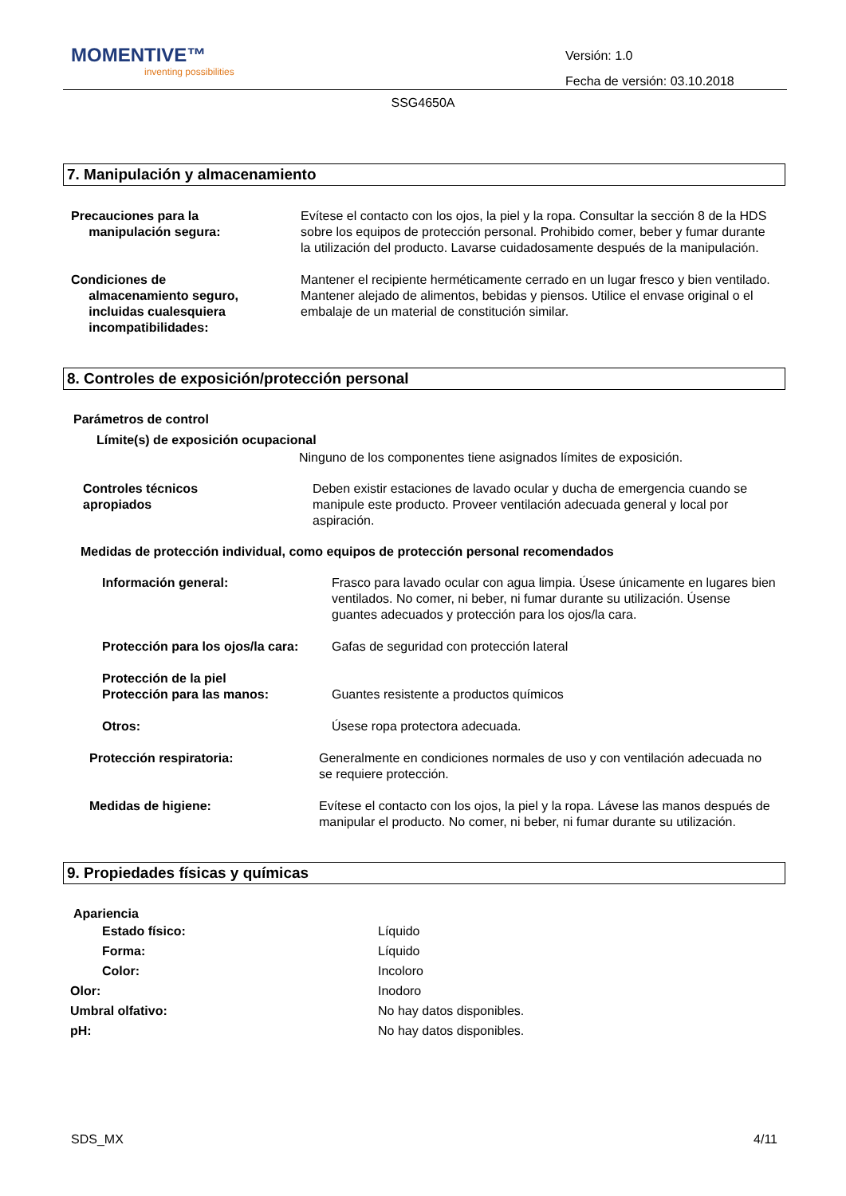MOMENTIVE™
inventing possibilities
Versión: 1.0
Fecha de versión: 03.10.2018
SSG4650A
7. Manipulación y almacenamiento
Precauciones para la
manipulación segura:
Evítese el contacto con los ojos, la piel y la ropa. Consultar la sección 8 de la HDS sobre los equipos de protección personal. Prohibido comer, beber y fumar durante la utilización del producto. Lavarse cuidadosamente después de la manipulación.
Condiciones de
almacenamiento seguro,
incluidas cualesquiera
incompatibilidades:
Mantener el recipiente herméticamente cerrado en un lugar fresco y bien ventilado. Mantener alejado de alimentos, bebidas y piensos. Utilice el envase original o el embalaje de un material de constitución similar.
8. Controles de exposición/protección personal
Parámetros de control
Límite(s) de exposición ocupacional
Ninguno de los componentes tiene asignados límites de exposición.
Controles técnicos
apropiados
Deben existir estaciones de lavado ocular y ducha de emergencia cuando se manipule este producto. Proveer ventilación adecuada general y local por aspiración.
Medidas de protección individual, como equipos de protección personal recomendados
Información general: Frasco para lavado ocular con agua limpia. Úsese únicamente en lugares bien ventilados. No comer, ni beber, ni fumar durante su utilización. Úsense guantes adecuados y protección para los ojos/la cara.
Protección para los ojos/la cara:
Gafas de seguridad con protección lateral
Protección de la piel
Protección para las manos:
Guantes resistente a productos químicos
Otros: Úsese ropa protectora adecuada.
Protección respiratoria: Generalmente en condiciones normales de uso y con ventilación adecuada no se requiere protección.
Medidas de higiene: Evítese el contacto con los ojos, la piel y la ropa. Lávese las manos después de manipular el producto. No comer, ni beber, ni fumar durante su utilización.
9. Propiedades físicas y químicas
Apariencia
Estado físico: Líquido
Forma: Líquido
Color: Incoloro
Olor: Inodoro
Umbral olfativo: No hay datos disponibles.
pH: No hay datos disponibles.
SDS_MX 4/11